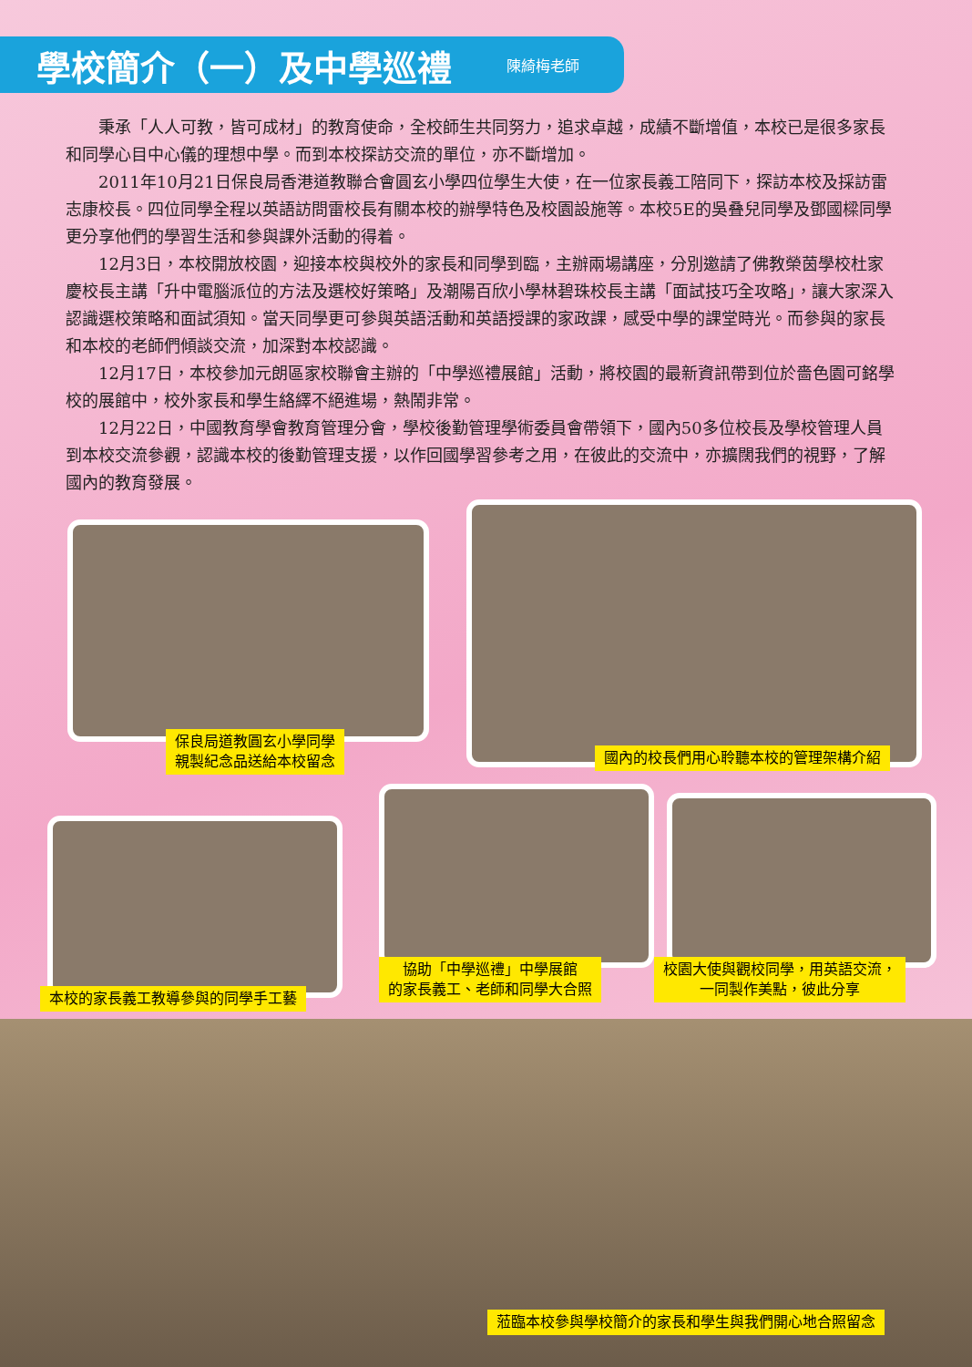學校簡介（一）及中學巡禮
陳綺梅老師
秉承「人人可教，皆可成材」的教育使命，全校師生共同努力，追求卓越，成績不斷增值，本校已是很多家長和同學心目中心儀的理想中學。而到本校探訪交流的單位，亦不斷增加。
2011年10月21日保良局香港道教聯合會圓玄小學四位學生大使，在一位家長義工陪同下，探訪本校及採訪雷志康校長。四位同學全程以英語訪問雷校長有關本校的辦學特色及校園設施等。本校5E的吳叠兒同學及鄧國樑同學更分享他們的學習生活和參與課外活動的得着。
12月3日，本校開放校園，迎接本校與校外的家長和同學到臨，主辦兩場講座，分別邀請了佛教榮茵學校杜家慶校長主講「升中電腦派位的方法及選校好策略」及潮陽百欣小學林碧珠校長主講「面試技巧全攻略」，讓大家深入認識選校策略和面試須知。當天同學更可參與英語活動和英語授課的家政課，感受中學的課堂時光。而參與的家長和本校的老師們傾談交流，加深對本校認識。
12月17日，本校參加元朗區家校聯會主辦的「中學巡禮展館」活動，將校園的最新資訊帶到位於嗇色園可銘學校的展館中，校外家長和學生絡繹不絕進場，熱鬧非常。
12月22日，中國教育學會教育管理分會，學校後勤管理學術委員會帶領下，國內50多位校長及學校管理人員到本校交流參觀，認識本校的後勤管理支援，以作回國學習參考之用，在彼此的交流中，亦擴闊我們的視野，了解國內的教育發展。
保良局道教圓玄小學同學
親製紀念品送給本校留念
國內的校長們用心聆聽本校的管理架構介紹
本校的家長義工教導參與的同學手工藝
協助「中學巡禮」中學展館
的家長義工、老師和同學大合照
校園大使與觀校同學，用英語交流，
一同製作美點，彼此分享
蒞臨本校參與學校簡介的家長和學生與我們開心地合照留念